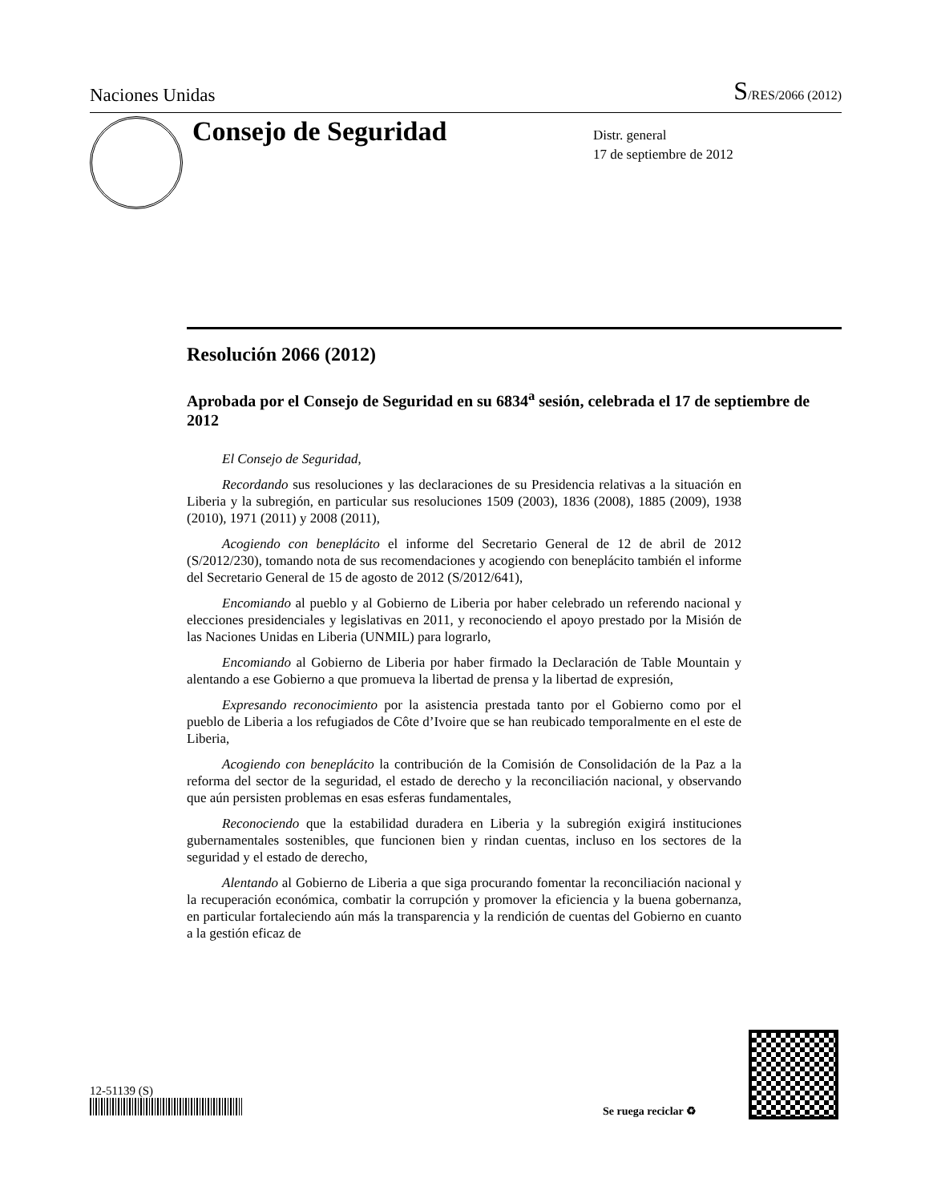Naciones Unidas S/RES/2066 (2012)
Consejo de Seguridad
Distr. general
17 de septiembre de 2012
Resolución 2066 (2012)
Aprobada por el Consejo de Seguridad en su 6834<sup>a</sup> sesión, celebrada el 17 de septiembre de 2012
El Consejo de Seguridad,
Recordando sus resoluciones y las declaraciones de su Presidencia relativas a la situación en Liberia y la subregión, en particular sus resoluciones 1509 (2003), 1836 (2008), 1885 (2009), 1938 (2010), 1971 (2011) y 2008 (2011),
Acogiendo con beneplácito el informe del Secretario General de 12 de abril de 2012 (S/2012/230), tomando nota de sus recomendaciones y acogiendo con beneplácito también el informe del Secretario General de 15 de agosto de 2012 (S/2012/641),
Encomiando al pueblo y al Gobierno de Liberia por haber celebrado un referendo nacional y elecciones presidenciales y legislativas en 2011, y reconociendo el apoyo prestado por la Misión de las Naciones Unidas en Liberia (UNMIL) para lograrlo,
Encomiando al Gobierno de Liberia por haber firmado la Declaración de Table Mountain y alentando a ese Gobierno a que promueva la libertad de prensa y la libertad de expresión,
Expresando reconocimiento por la asistencia prestada tanto por el Gobierno como por el pueblo de Liberia a los refugiados de Côte d’Ivoire que se han reubicado temporalmente en el este de Liberia,
Acogiendo con beneplácito la contribución de la Comisión de Consolidación de la Paz a la reforma del sector de la seguridad, el estado de derecho y la reconciliación nacional, y observando que aún persisten problemas en esas esferas fundamentales,
Reconociendo que la estabilidad duradera en Liberia y la subregión exigirá instituciones gubernamentales sostenibles, que funcionen bien y rindan cuentas, incluso en los sectores de la seguridad y el estado de derecho,
Alentando al Gobierno de Liberia a que siga procurando fomentar la reconciliación nacional y la recuperación económica, combatir la corrupción y promover la eficiencia y la buena gobernanza, en particular fortaleciendo aún más la transparencia y la rendición de cuentas del Gobierno en cuanto a la gestión eficaz de
12-51139 (S)
Se ruega reciclar ♻